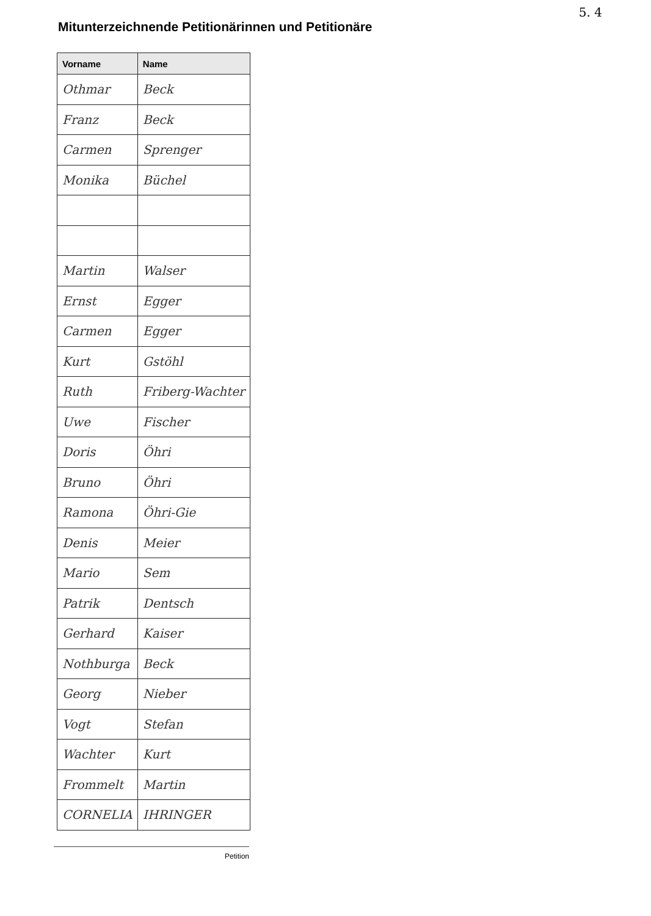5. 4
Mitunterzeichnende Petitionärinnen und Petitionäre
| Vorname | Name |
| --- | --- |
| Othmar | Beck |
| Franz | Beck |
| Carmen | Sprenger |
| Monika | Büchel |
| Martin | Walser |
| Ernst | Egger |
| Carmen | Egger |
| Kurt | Gstöhl |
| Ruth | Friberg-Wachter |
| Uwe | Fischer |
| Doris | Öhri |
| Bruno | Öhri |
| Ramona | Öhri-Gie |
| Denis | Meier |
| Mario | Sem |
| Patrik | Dentsch |
| Gerhard | Kaiser |
| Nothburga | Beck |
| Georg | Nieber |
| Vogt | Stefan |
| Wachter | Kurt |
| Frommelt | Martin |
| CORNELIA | IHRINGER |
Petition